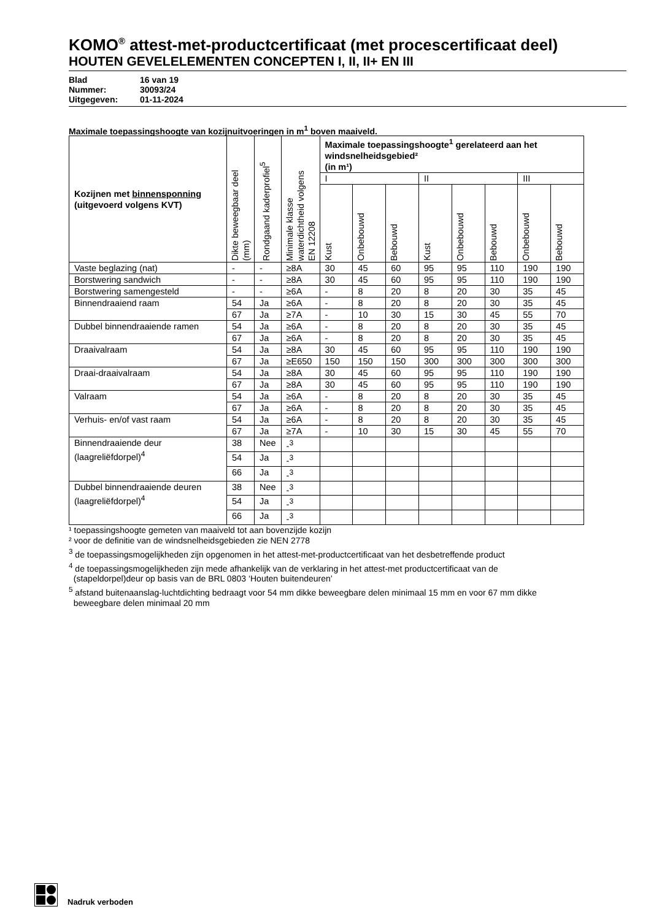KOMO<sup>®</sup> attest-met-productcertificaat (met procescertificaat deel)
HOUTEN GEVELELEMENTEN CONCEPTEN I, II, II+ EN III
Blad 16 van 19
Nummer: 30093/24
Uitgegeven: 01-11-2024
Maximale toepassingshoogte van kozijnuitvoeringen in m<sup>1</sup> boven maaiveld.
| Kozijnen met binnensponning (uitgevoerd volgens KVT) | Dikte beweegbaar deel (mm) | Rondgaand kaderprofiel<sup>5</sup> | Minimale klasse waterdichtheid volgens EN 12208 | Maximale toepassingshoogte<sup>1</sup> gerelateerd aan het windsnelheidsgebied² (in m¹) | | | | | | | |
| --- | --- | --- | --- | --- | --- | --- | --- | --- | --- | --- | --- |
| | | | | I | | | II | | | III | |
| | | | | Kust | Onbebouwd | Bebouwd | Kust | Onbebouwd | Bebouwd | Onbebouwd | Bebouwd |
| Vaste beglazing (nat) | - | - | ≥8A | 30 | 45 | 60 | 95 | 95 | 110 | 190 | 190 |
| Borstwering sandwich | - | - | ≥8A | 30 | 45 | 60 | 95 | 95 | 110 | 190 | 190 |
| Borstwering samengesteld | - | - | ≥6A | - | 8 | 20 | 8 | 20 | 30 | 35 | 45 |
| Binnendraaiend raam | 54 | Ja | ≥6A | - | 8 | 20 | 8 | 20 | 30 | 35 | 45 |
| | 67 | Ja | ≥7A | - | 10 | 30 | 15 | 30 | 45 | 55 | 70 |
| Dubbel binnendraaiende ramen | 54 | Ja | ≥6A | - | 8 | 20 | 8 | 20 | 30 | 35 | 45 |
| | 67 | Ja | ≥6A | - | 8 | 20 | 8 | 20 | 30 | 35 | 45 |
| Draaivalraam | 54 | Ja | ≥8A | 30 | 45 | 60 | 95 | 95 | 110 | 190 | 190 |
| | 67 | Ja | ≥E650 | 150 | 150 | 150 | 300 | 300 | 300 | 300 | 300 |
| Draai-draaivalraam | 54 | Ja | ≥8A | 30 | 45 | 60 | 95 | 95 | 110 | 190 | 190 |
| | 67 | Ja | ≥8A | 30 | 45 | 60 | 95 | 95 | 110 | 190 | 190 |
| Valraam | 54 | Ja | ≥6A | - | 8 | 20 | 8 | 20 | 30 | 35 | 45 |
| | 67 | Ja | ≥6A | - | 8 | 20 | 8 | 20 | 30 | 35 | 45 |
| Verhuis- en/of vast raam | 54 | Ja | ≥6A | - | 8 | 20 | 8 | 20 | 30 | 35 | 45 |
| | 67 | Ja | ≥7A | - | 10 | 30 | 15 | 30 | 45 | 55 | 70 |
| Binnendraaiende deur (laagreliëfdorpel)<sup>4</sup> | 38 | Nee | -<sup>3</sup> | | | | | | | | |
| | 54 | Ja | -<sup>3</sup> | | | | | | | | |
| | 66 | Ja | -<sup>3</sup> | | | | | | | | |
| Dubbel binnendraaiende deuren (laagreliëfdorpel)<sup>4</sup> | 38 | Nee | -<sup>3</sup> | | | | | | | | |
| | 54 | Ja | -<sup>3</sup> | | | | | | | | |
| | 66 | Ja | -<sup>3</sup> | | | | | | | | |
¹ toepassingshoogte gemeten van maaiveld tot aan bovenzijde kozijn
² voor de definitie van de windsnelheidsgebieden zie NEN 2778
<sup>3</sup> de toepassingsmogelijkheden zijn opgenomen in het attest-met-productcertificaat van het desbetreffende product
<sup>4</sup> de toepassingsmogelijkheden zijn mede afhankelijk van de verklaring in het attest-met productcertificaat van de
(stapeldorpel)deur op basis van de BRL 0803 ‘Houten buitendeuren’
<sup>5</sup> afstand buitenaanslag-luchtdichting bedraagt voor 54 mm dikke beweegbare delen minimaal 15 mm en voor 67 mm dikke
beweegbare delen minimaal 20 mm
Nadruk verboden